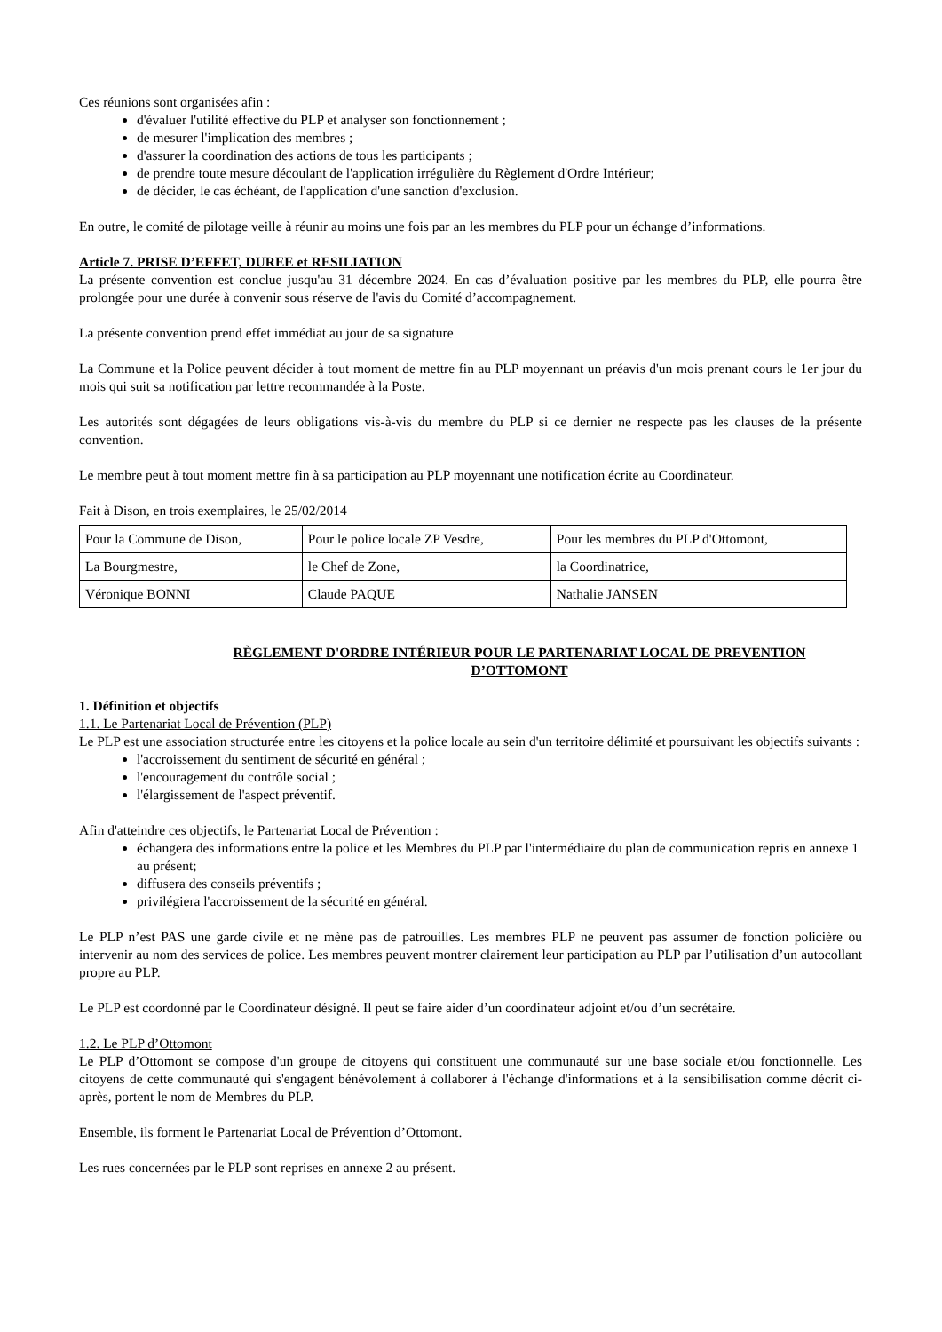Ces réunions sont organisées afin :
d'évaluer l'utilité effective du PLP et analyser son fonctionnement ;
de mesurer l'implication des membres ;
d'assurer la coordination des actions de tous les participants ;
de prendre toute mesure découlant de l'application irrégulière du Règlement d'Ordre Intérieur;
de décider, le cas échéant, de l'application d'une sanction d'exclusion.
En outre, le comité de pilotage veille à réunir au moins une fois par an les membres du PLP pour un échange d’informations.
Article 7. PRISE D’EFFET, DUREE et RESILIATION
La présente convention est conclue jusqu'au 31 décembre 2024. En cas d’évaluation positive par les membres du PLP, elle pourra être prolongée pour une durée à convenir sous réserve de l'avis du Comité d’accompagnement.
La présente convention prend effet immédiat au jour de sa signature
La Commune et la Police peuvent décider à tout moment de mettre fin au PLP moyennant un préavis d'un mois prenant cours le 1er jour du mois qui suit sa notification par lettre recommandée à la Poste.
Les autorités sont dégagées de leurs obligations vis-à-vis du membre du PLP si ce dernier ne respecte pas les clauses de la présente convention.
Le membre peut à tout moment mettre fin à sa participation au PLP moyennant une notification écrite au Coordinateur.
Fait à Dison, en trois exemplaires, le 25/02/2014
| Pour la Commune de Dison, | Pour le police locale ZP Vesdre, | Pour les membres du PLP d'Ottomont, |
| La Bourgmestre, | le Chef de Zone, | la Coordinatrice, |
| Véronique BONNI | Claude PAQUE | Nathalie JANSEN |
RÈGLEMENT D'ORDRE INTÉRIEUR POUR LE PARTENARIAT LOCAL DE PREVENTION
D’OTTOMONT
1. Définition et objectifs
1.1. Le Partenariat Local de Prévention (PLP)
Le PLP est une association structurée entre les citoyens et la police locale au sein d'un territoire délimité et poursuivant les objectifs suivants :
l'accroissement du sentiment de sécurité en général ;
l'encouragement du contrôle social ;
l'élargissement de l'aspect préventif.
Afin d'atteindre ces objectifs, le Partenariat Local de Prévention :
échangera des informations entre la police et les Membres du PLP par l'intermédiaire du plan de communication repris en annexe 1 au présent;
diffusera des conseils préventifs ;
privilégiera l'accroissement de la sécurité en général.
Le PLP n’est PAS une garde civile et ne mène pas de patrouilles. Les membres PLP ne peuvent pas assumer de fonction policière ou intervenir au nom des services de police. Les membres peuvent montrer clairement leur participation au PLP par l’utilisation d’un autocollant propre au PLP.
Le PLP est coordonné par le Coordinateur désigné. Il peut se faire aider d’un coordinateur adjoint et/ou d’un secrétaire.
1.2. Le PLP d’Ottomont
Le PLP d’Ottomont se compose d'un groupe de citoyens qui constituent une communauté sur une base sociale et/ou fonctionnelle. Les citoyens de cette communauté qui s'engagent bénévolement à collaborer à l'échange d'informations et à la sensibilisation comme décrit ci-après, portent le nom de Membres du PLP.
Ensemble, ils forment le Partenariat Local de Prévention d’Ottomont.
Les rues concernées par le PLP sont reprises en annexe 2 au présent.